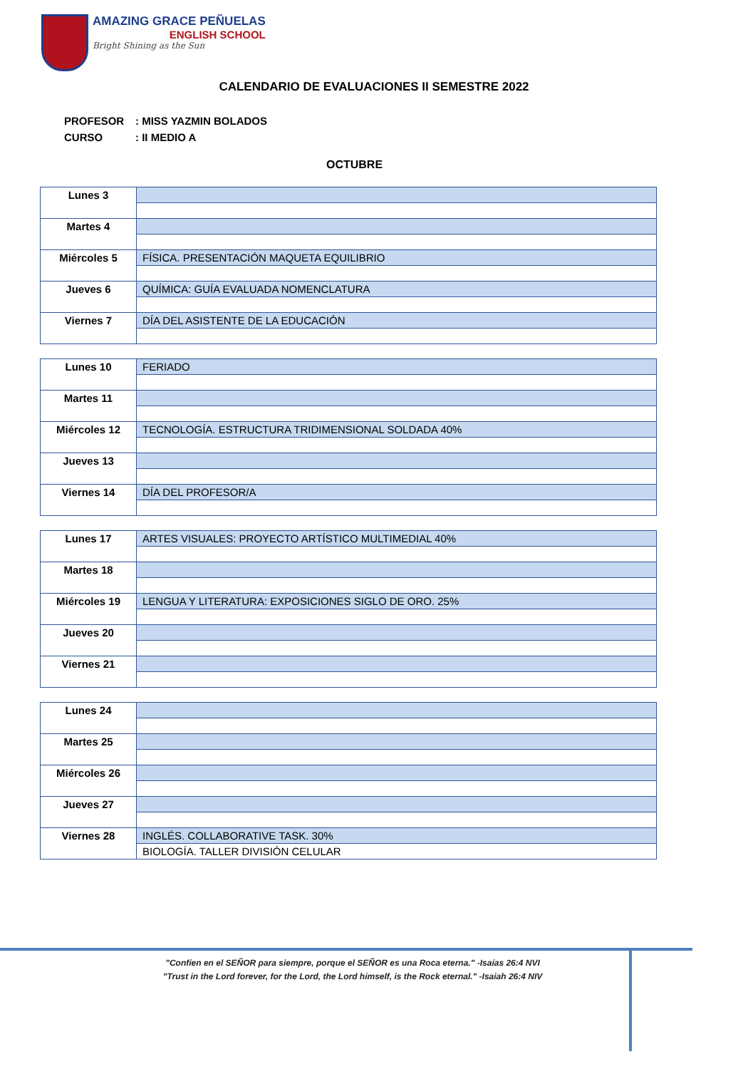AMAZING GRACE PEÑUELAS
ENGLISH SCHOOL
Bright Shining as the Sun
CALENDARIO DE EVALUACIONES II SEMESTRE 2022
PROFESOR: MISS YAZMIN BOLADOS
CURSO: II MEDIO A
OCTUBRE
| Lunes 3 | |
| Martes 4 | |
| Miércoles 5 | FÍSICA. PRESENTACIÓN MAQUETA EQUILIBRIO |
| Jueves 6 | QUÍMICA: GUÍA EVALUADA NOMENCLATURA |
| Viernes 7 | DÍA DEL ASISTENTE DE LA EDUCACIÓN |
| Lunes 10 | FERIADO |
| Martes 11 | |
| Miércoles 12 | TECNOLOGÍA. ESTRUCTURA TRIDIMENSIONAL SOLDADA 40% |
| Jueves 13 | |
| Viernes 14 | DÍA DEL PROFESOR/A |
| Lunes 17 | ARTES VISUALES: PROYECTO ARTÍSTICO MULTIMEDIAL 40% |
| Martes 18 | |
| Miércoles 19 | LENGUA Y LITERATURA: EXPOSICIONES SIGLO DE ORO. 25% |
| Jueves 20 | |
| Viernes 21 | |
| Lunes 24 | |
| Martes 25 | |
| Miércoles 26 | |
| Jueves 27 | |
| Viernes 28 | INGLÉS. COLLABORATIVE TASK. 30% |
| | BIOLOGÍA. TALLER DIVISIÓN CELULAR |
"Confíen en el SEÑOR para siempre, porque el SEÑOR es una Roca eterna." -Isaías 26:4 NVI
"Trust in the Lord forever, for the Lord, the Lord himself, is the Rock eternal." -Isaiah 26:4 NIV